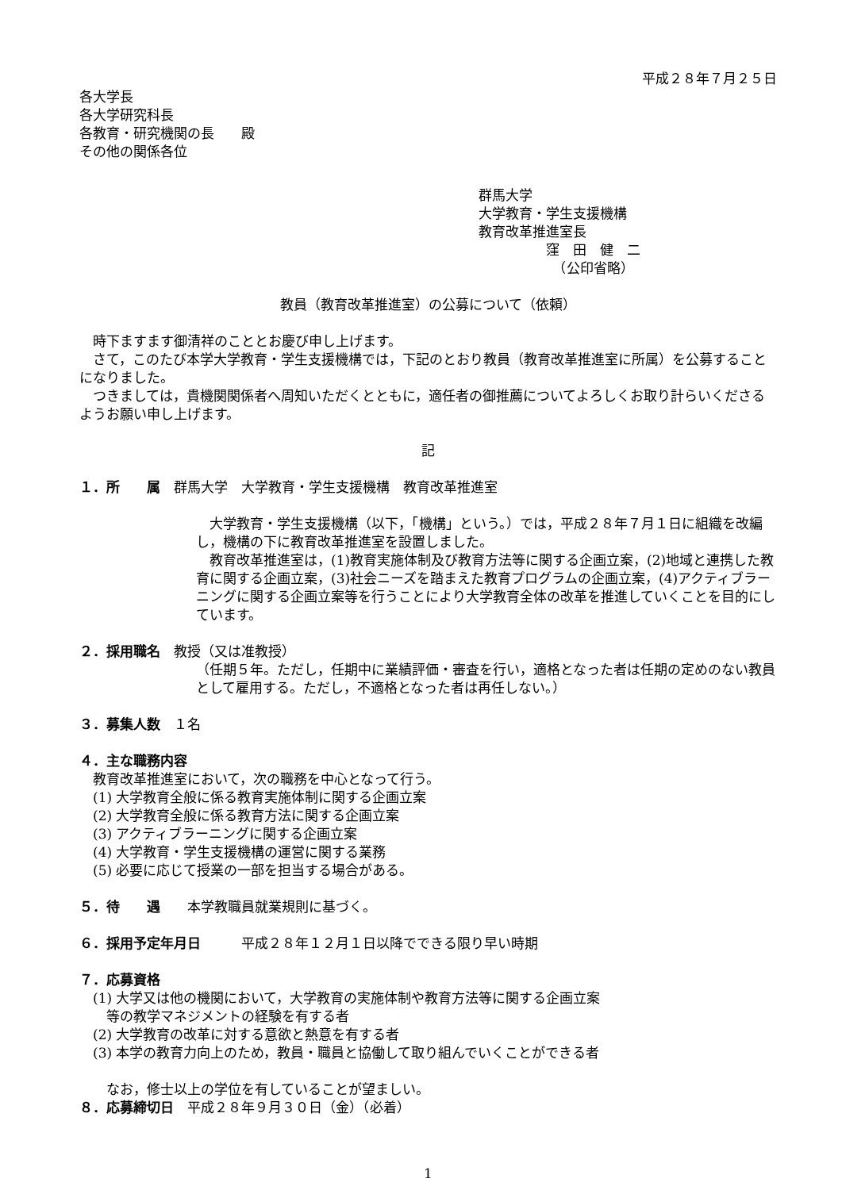平成２８年７月２５日
各大学長
各大学研究科長
各教育・研究機関の長　　殿
その他の関係各位
群馬大学
大学教育・学生支援機構
教育改革推進室長
　　　　　窪　田　健　二
　　　　　　（公印省略）
教員（教育改革推進室）の公募について（依頼）
　時下ますます御清祥のこととお慶び申し上げます。
　さて，このたび本学大学教育・学生支援機構では，下記のとおり教員（教育改革推進室に所属）を公募することになりました。
　つきましては，貴機関関係者へ周知いただくとともに，適任者の御推薦についてよろしくお取り計らいくださるようお願い申し上げます。
記
１．所　　属　群馬大学　大学教育・学生支援機構　教育改革推進室
　大学教育・学生支援機構（以下，「機構」という。）では，平成２８年７月１日に組織を改編し，機構の下に教育改革推進室を設置しました。
　教育改革推進室は，(1)教育実施体制及び教育方法等に関する企画立案，(2)地域と連携した教育に関する企画立案，(3)社会ニーズを踏まえた教育プログラムの企画立案，(4)アクティブラーニングに関する企画立案等を行うことにより大学教育全体の改革を推進していくことを目的にしています。
２．採用職名　教授（又は准教授）
（任期５年。ただし，任期中に業績評価・審査を行い，適格となった者は任期の定めのない教員として雇用する。ただし，不適格となった者は再任しない。）
３．募集人数　１名
４．主な職務内容
　教育改革推進室において，次の職務を中心となって行う。
　(1) 大学教育全般に係る教育実施体制に関する企画立案
　(2) 大学教育全般に係る教育方法に関する企画立案
　(3) アクティブラーニングに関する企画立案
　(4) 大学教育・学生支援機構の運営に関する業務
　(5) 必要に応じて授業の一部を担当する場合がある。
５．待　　遇　　本学教職員就業規則に基づく。
６．採用予定年月日　　　平成２８年１２月１日以降でできる限り早い時期
７．応募資格
　(1) 大学又は他の機関において，大学教育の実施体制や教育方法等に関する企画立案
　　等の教学マネジメントの経験を有する者
　(2) 大学教育の改革に対する意欲と熱意を有する者
　(3) 本学の教育力向上のため，教員・職員と協働して取り組んでいくことができる者
　　なお，修士以上の学位を有していることが望ましい。
８．応募締切日　平成２８年９月３０日（金）（必着）
1